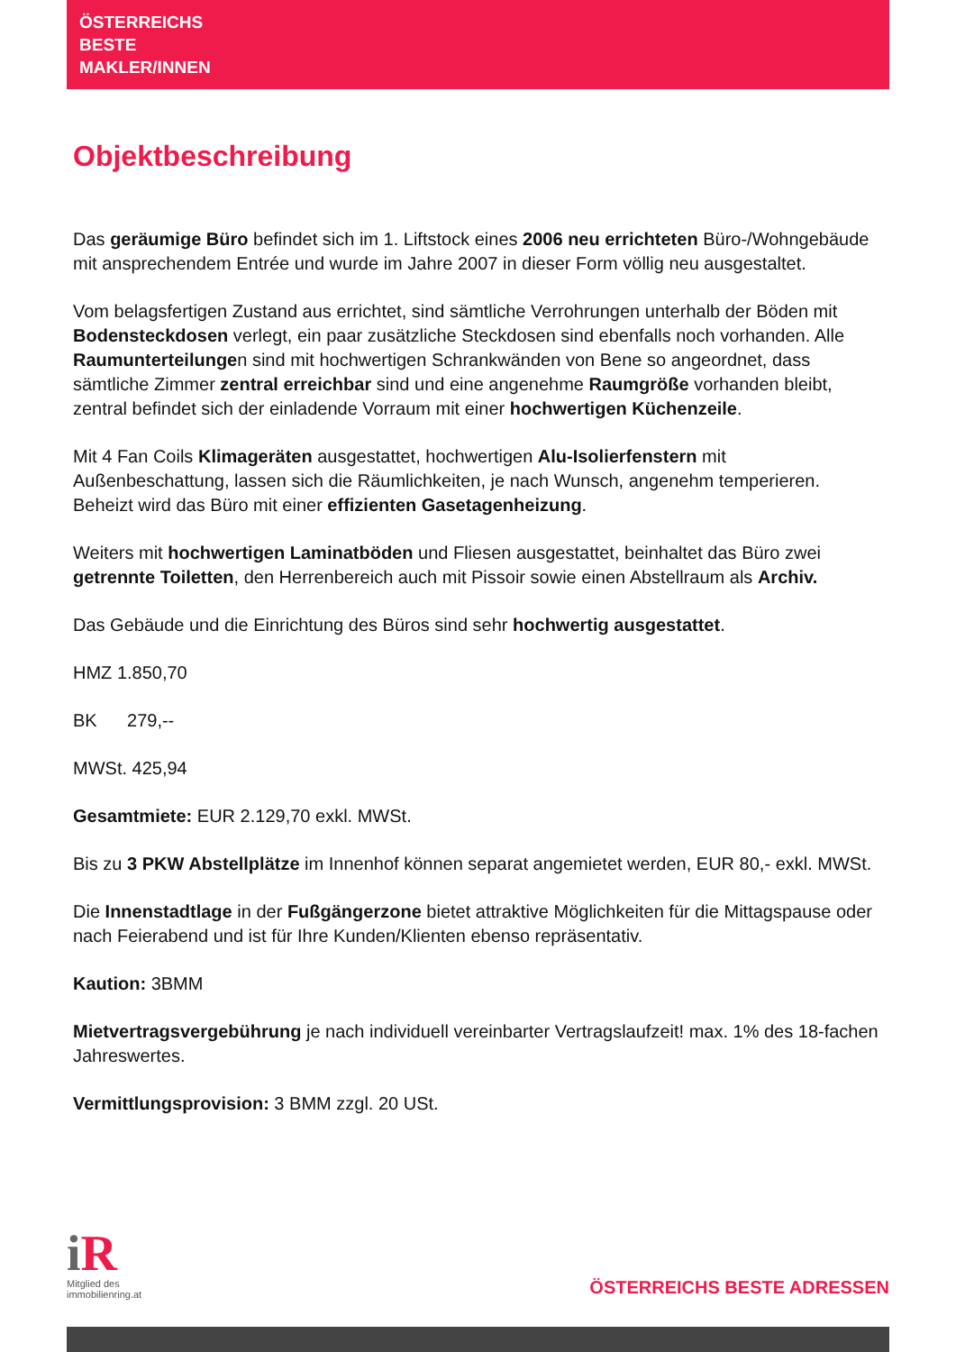ÖSTERREICHS
BESTE
MAKLER/INNEN
Objektbeschreibung
Das geräumige Büro befindet sich im 1. Liftstock eines 2006 neu errichteten Büro-/Wohngebäude mit ansprechendem Entrée und wurde im Jahre 2007 in dieser Form völlig neu ausgestaltet.
Vom belagsfertigen Zustand aus errichtet, sind sämtliche Verrohrungen unterhalb der Böden mit Bodensteckdosen verlegt, ein paar zusätzliche Steckdosen sind ebenfalls noch vorhanden. Alle Raumunterteilungen sind mit hochwertigen Schrankwänden von Bene so angeordnet, dass sämtliche Zimmer zentral erreichbar sind und eine angenehme Raumgröße vorhanden bleibt, zentral befindet sich der einladende Vorraum mit einer hochwertigen Küchenzeile.
Mit 4 Fan Coils Klimageräten ausgestattet, hochwertigen Alu-Isolierfenstern mit Außenbeschattung, lassen sich die Räumlichkeiten, je nach Wunsch, angenehm temperieren. Beheizt wird das Büro mit einer effizienten Gasetagenheizung.
Weiters mit hochwertigen Laminatböden und Fliesen ausgestattet, beinhaltet das Büro zwei getrennte Toiletten, den Herrenbereich auch mit Pissoir sowie einen Abstellraum als Archiv.
Das Gebäude und die Einrichtung des Büros sind sehr hochwertig ausgestattet.
HMZ 1.850,70
BK 279,--
MWSt. 425,94
Gesamtmiete: EUR 2.129,70 exkl. MWSt.
Bis zu 3 PKW Abstellplätze im Innenhof können separat angemietet werden, EUR 80,- exkl. MWSt.
Die Innenstadtlage in der Fußgängerzone bietet attraktive Möglichkeiten für die Mittagspause oder nach Feierabend und ist für Ihre Kunden/Klienten ebenso repräsentativ.
Kaution: 3BMM
Mietvertragsvergebührung je nach individuell vereinbarter Vertragslaufzeit! max. 1% des 18-fachen Jahreswertes.
Vermittlungsprovision: 3 BMM zzgl. 20 USt.
i R
Mitglied des
immobilienring.at
ÖSTERREICHS BESTE ADRESSEN